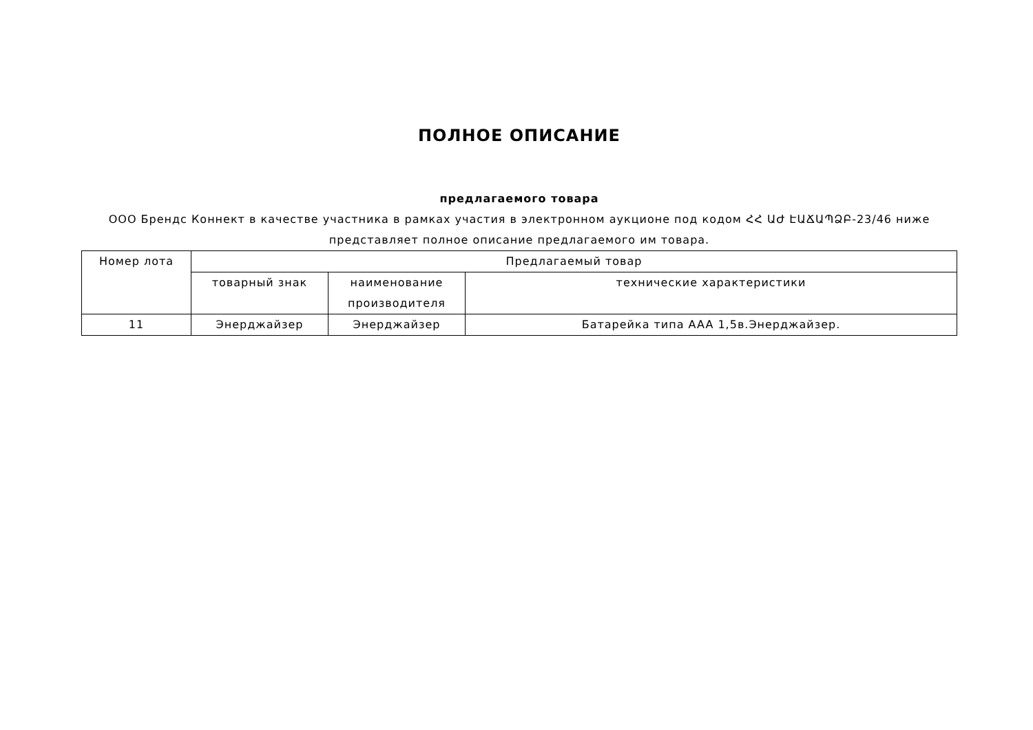ПОЛНОЕ ОПИСАНИЕ
предлагаемого товара
ООО Брендс Коннект в качестве участника в рамках участия в электронном аукционе под кодом ՀՀ ԱԺ ԷԱՃԱՊՁԲ-23/46 ниже представляет полное описание предлагаемого им товара.
| Номер лота | Предлагаемый товар | | |
| --- | --- | --- | --- |
| | товарный знак | наименование производителя | технические характеристики |
| 11 | Энерджайзер | Энерджайзер | Батарейка типа AAA 1,5в.Энерджайзер. |